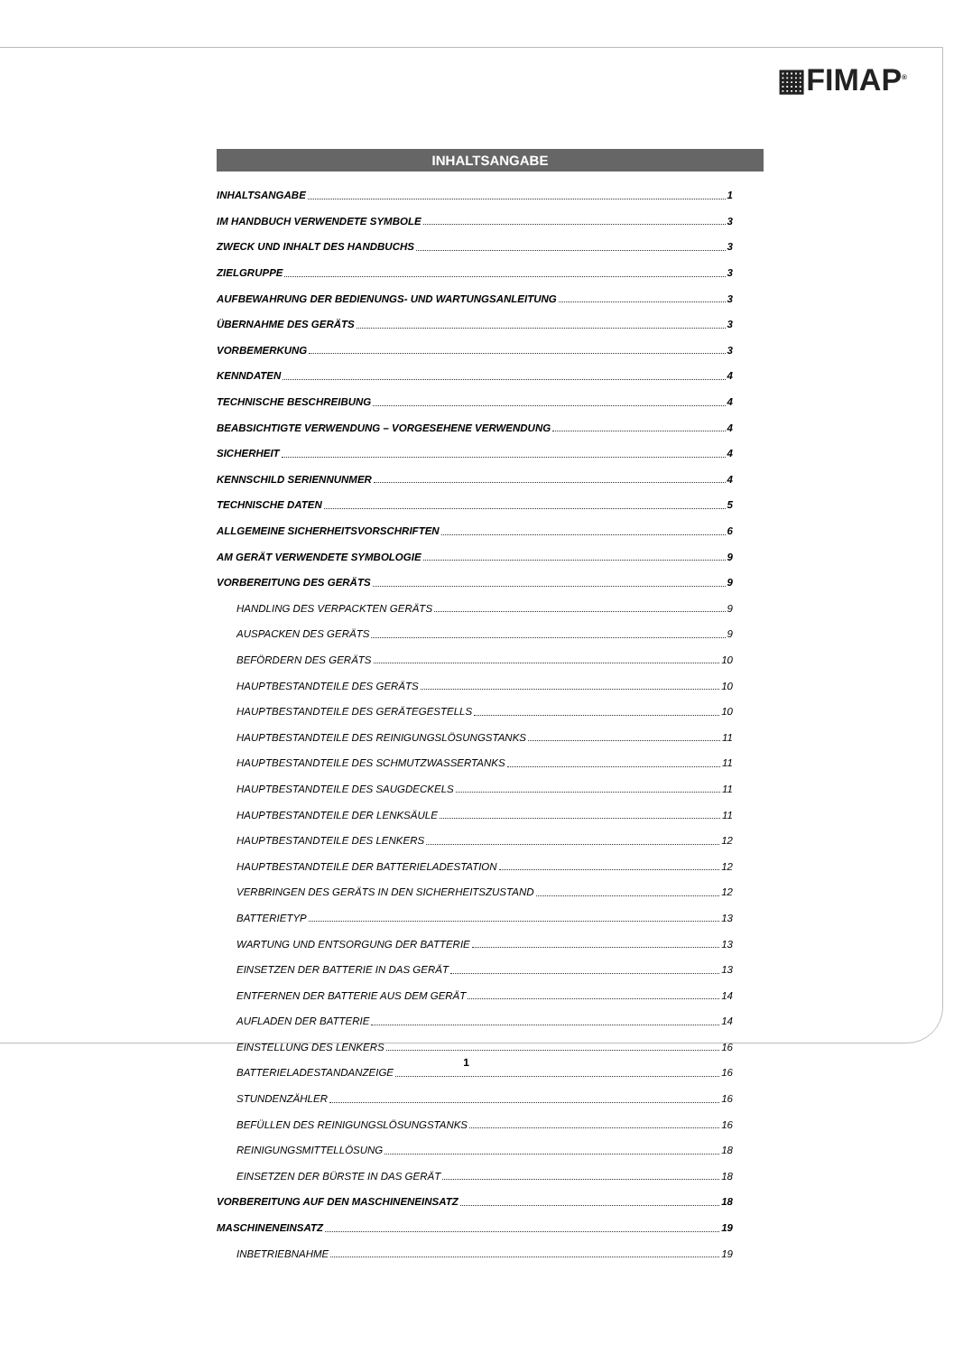▦FIMAP<sup>®</sup>
INHALTSANGABE
INHALTSANGABE 1
IM HANDBUCH VERWENDETE SYMBOLE 3
ZWECK UND INHALT DES HANDBUCHS 3
ZIELGRUPPE 3
AUFBEWAHRUNG DER BEDIENUNGS- UND WARTUNGSANLEITUNG 3
ÜBERNAHME DES GERÄTS 3
VORBEMERKUNG 3
KENNDATEN 4
TECHNISCHE BESCHREIBUNG 4
BEABSICHTIGTE VERWENDUNG – VORGESEHENE VERWENDUNG 4
SICHERHEIT 4
KENNSCHILD SERIENNUNMER 4
TECHNISCHE DATEN 5
ALLGEMEINE SICHERHEITSVORSCHRIFTEN 6
AM GERÄT VERWENDETE SYMBOLOGIE 9
VORBEREITUNG DES GERÄTS 9
HANDLING DES VERPACKTEN GERÄTS 9
AUSPACKEN DES GERÄTS 9
BEFÖRDERN DES GERÄTS 10
HAUPTBESTANDTEILE DES GERÄTS 10
HAUPTBESTANDTEILE DES GERÄTEGESTELLS 10
HAUPTBESTANDTEILE DES REINIGUNGSLÖSUNGSTANKS 11
HAUPTBESTANDTEILE DES SCHMUTZWASSERTANKS 11
HAUPTBESTANDTEILE DES SAUGDECKELS 11
HAUPTBESTANDTEILE DER LENKSÄULE 11
HAUPTBESTANDTEILE DES LENKERS 12
HAUPTBESTANDTEILE DER BATTERIELADESTATION 12
VERBRINGEN DES GERÄTS IN DEN SICHERHEITSZUSTAND 12
BATTERIETYP 13
WARTUNG UND ENTSORGUNG DER BATTERIE 13
EINSETZEN DER BATTERIE IN DAS GERÄT 13
ENTFERNEN DER BATTERIE AUS DEM GERÄT 14
AUFLADEN DER BATTERIE 14
EINSTELLUNG DES LENKERS 16
BATTERIELADESTANDANZEIGE 16
STUNDENZÄHLER 16
BEFÜLLEN DES REINIGUNGSLÖSUNGSTANKS 16
REINIGUNGSMITTELLÖSUNG 18
EINSETZEN DER BÜRSTE IN DAS GERÄT 18
VORBEREITUNG AUF DEN MASCHINENEINSATZ 18
MASCHINENEINSATZ 19
INBETRIEBNAHME 19
1